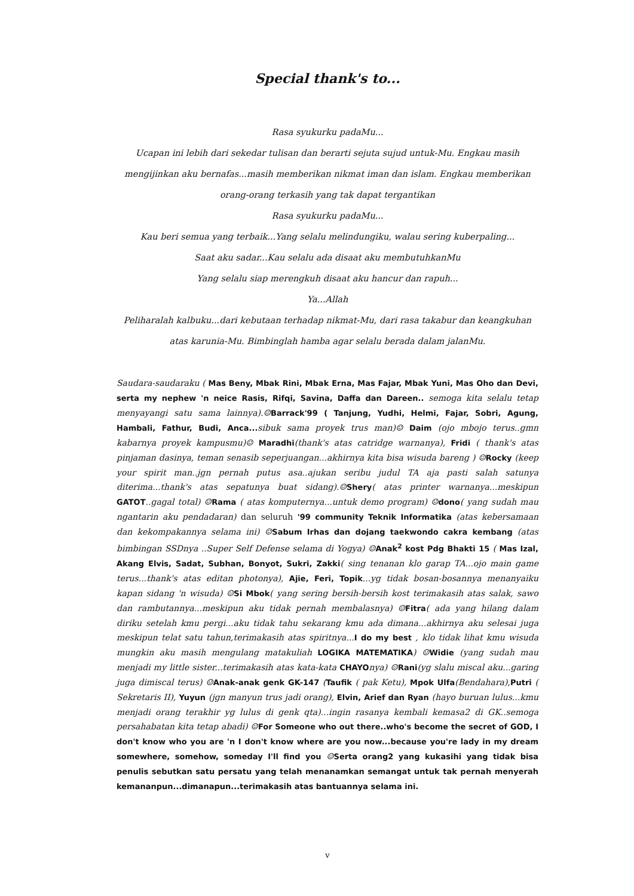Special thank's to...
Rasa syukurku padaMu...
Ucapan ini lebih dari sekedar tulisan dan berarti sejuta sujud untuk-Mu. Engkau masih mengijinkan aku bernafas...masih memberikan nikmat iman dan islam. Engkau memberikan orang-orang terkasih yang tak dapat tergantikan
Rasa syukurku padaMu...
Kau beri semua yang terbaik...Yang selalu melindungiku, walau sering kuberpaling...
Saat aku sadar...Kau selalu ada disaat aku membutuhkanMu
Yang selalu siap merengkuh disaat aku hancur dan rapuh...
Ya...Allah
Peliharalah kalbuku...dari kebutaan terhadap nikmat-Mu, dari rasa takabur dan keangkuhan atas karunia-Mu. Bimbinglah hamba agar selalu berada dalam jalanMu.
Saudara-saudaraku ( Mas Beny, Mbak Rini, Mbak Erna, Mas Fajar, Mbak Yuni, Mas Oho dan Devi, serta my nephew 'n neice Rasis, Rifqi, Savina, Daffa dan Dareen.. semoga kita selalu tetap menyayangi satu sama lainnya).☺Barrack'99 ( Tanjung, Yudhi, Helmi, Fajar, Sobri, Agung, Hambali, Fathur, Budi, Anca... sibuk sama proyek trus man)☺ Daim (ojo mbojo terus..gmn kabarnya proyek kampusmu)☺ Maradhi(thank's atas catridge warnanya), Fridi ( thank's atas pinjaman dasinya, teman senasib seperjuangan...akhirnya kita bisa wisuda bareng ) ☺Rocky (keep your spirit man..jgn pernah putus asa..ajukan seribu judul TA aja pasti salah satunya diterima...thank's atas sepatunya buat sidang).☺Shery( atas printer warnanya...meskipun GATOT..gagal total) ☺Rama ( atas komputernya...untuk demo program) ☺dono( yang sudah mau ngantarin aku pendadaran) dan seluruh '99 community Teknik Informatika (atas kebersamaan dan kekompakannya selama ini) ☺Sabum Irhas dan dojang taekwondo cakra kembang (atas bimbingan SSDnya ..Super Self Defense selama di Yogya) ☺Anak<sup>2</sup> kost Pdg Bhakti 15 ( Mas Izal, Akang Elvis, Sadat, Subhan, Bonyot, Sukri, Zakki( sing tenanan klo garap TA...ojo main game terus...thank's atas editan photonya), Ajie, Feri, Topik...yg tidak bosan-bosannya menanyaiku kapan sidang 'n wisuda) ☺Si Mbok( yang sering bersih-bersih kost terimakasih atas salak, sawo dan rambutannya...meskipun aku tidak pernah membalasnya) ☺Fitra( ada yang hilang dalam diriku setelah kmu pergi...aku tidak tahu sekarang kmu ada dimana...akhirnya aku selesai juga meskipun telat satu tahun,terimakasih atas spiritnya...I do my best , klo tidak lihat kmu wisuda mungkin aku masih mengulang matakuliah LOGIKA MATEMATIKA) ☺Widie (yang sudah mau menjadi my little sister...terimakasih atas kata-kata CHAYOnya) ☺Rani(yg slalu miscal aku...garing juga dimiscal terus) ☺Anak-anak genk GK-147 (Taufik ( pak Ketu), Mpok Ulfa(Bendahara),Putri ( Sekretaris II), Yuyun (jgn manyun trus jadi orang), Elvin, Arief dan Ryan (hayo buruan lulus...kmu menjadi orang terakhir yg lulus di genk qta)...ingin rasanya kembali kemasa2 di GK..semoga persahabatan kita tetap abadi) ☺For Someone who out there..who's become the secret of GOD, I don't know who you are 'n I don't know where are you now...because you're lady in my dream somewhere, somehow, someday I'll find you ☺Serta orang2 yang kukasihi yang tidak bisa penulis sebutkan satu persatu yang telah menanamkan semangat untuk tak pernah menyerah kemananpun...dimanapun...terimakasih atas bantuannya selama ini.
v